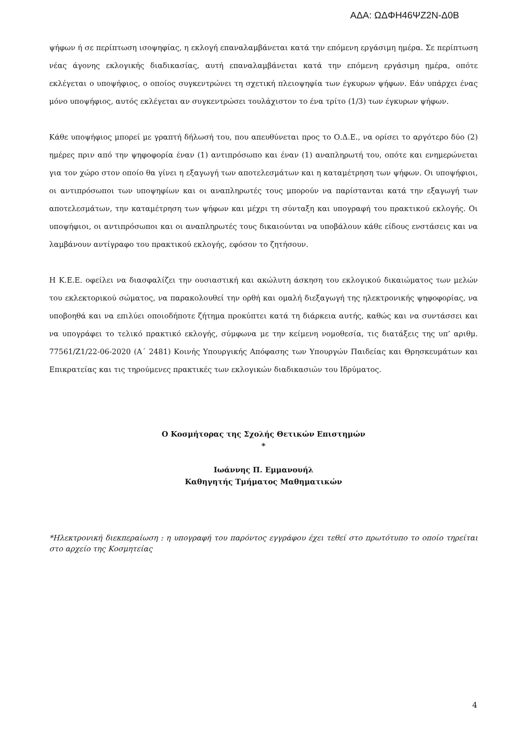ΑΔΑ: ΩΔΦΗ46ΨΖ2Ν-Δ0Β
ψήφων ή σε περίπτωση ισοψηφίας, η εκλογή επαναλαμβάνεται κατά την επόμενη εργάσιμη ημέρα. Σε περίπτωση νέας άγονης εκλογικής διαδικασίας, αυτή επαναλαμβάνεται κατά την επόμενη εργάσιμη ημέρα, οπότε εκλέγεται ο υποψήφιος, ο οποίος συγκεντρώνει τη σχετική πλειοψηφία των έγκυρων ψήφων. Εάν υπάρχει ένας μόνο υποψήφιος, αυτός εκλέγεται αν συγκεντρώσει τουλάχιστον το ένα τρίτο (1/3) των έγκυρων ψήφων.
Κάθε υποψήφιος μπορεί με γραπτή δήλωσή του, που απευθύνεται προς το Ο.Δ.Ε., να ορίσει το αργότερο δύο (2) ημέρες πριν από την ψηφοφορία έναν (1) αντιπρόσωπο και έναν (1) αναπληρωτή του, οπότε και ενημερώνεται για τον χώρο στον οποίο θα γίνει η εξαγωγή των αποτελεσμάτων και η καταμέτρηση των ψήφων. Οι υποψήφιοι, οι αντιπρόσωποι των υποψηφίων και οι αναπληρωτές τους μπορούν να παρίστανται κατά την εξαγωγή των αποτελεσμάτων, την καταμέτρηση των ψήφων και μέχρι τη σύνταξη και υπογραφή του πρακτικού εκλογής. Οι υποψήφιοι, οι αντιπρόσωποι και οι αναπληρωτές τους δικαιούνται να υποβάλουν κάθε είδους ενστάσεις και να λαμβάνουν αντίγραφο του πρακτικού εκλογής, εφόσον το ζητήσουν.
Η Κ.Ε.Ε. οφείλει να διασφαλίζει την ουσιαστική και ακώλυτη άσκηση του εκλογικού δικαιώματος των μελών του εκλεκτορικού σώματος, να παρακολουθεί την ορθή και ομαλή διεξαγωγή της ηλεκτρονικής ψηφοφορίας, να υποβοηθά και να επιλύει οποιοδήποτε ζήτημα προκύπτει κατά τη διάρκεια αυτής, καθώς και να συντάσσει και να υπογράφει το τελικό πρακτικό εκλογής, σύμφωνα με την κείμενη νομοθεσία, τις διατάξεις της υπ’ αριθμ. 77561/Ζ1/22-06-2020 (Α΄ 2481) Κοινής Υπουργικής Απόφασης των Υπουργών Παιδείας και Θρησκευμάτων και Επικρατείας και τις τηρούμενες πρακτικές των εκλογικών διαδικασιών του Ιδρύματος.
Ο Κοσμήτορας της Σχολής Θετικών Επιστημών
*
Ιωάννης Π. Εμμανουήλ
Καθηγητής Τμήματος Μαθηματικών
*Ηλεκτρονική διεκπεραίωση : η υπογραφή του παρόντος εγγράφου έχει τεθεί στο πρωτότυπο το οποίο τηρείται στο αρχείο της Κοσμητείας
4